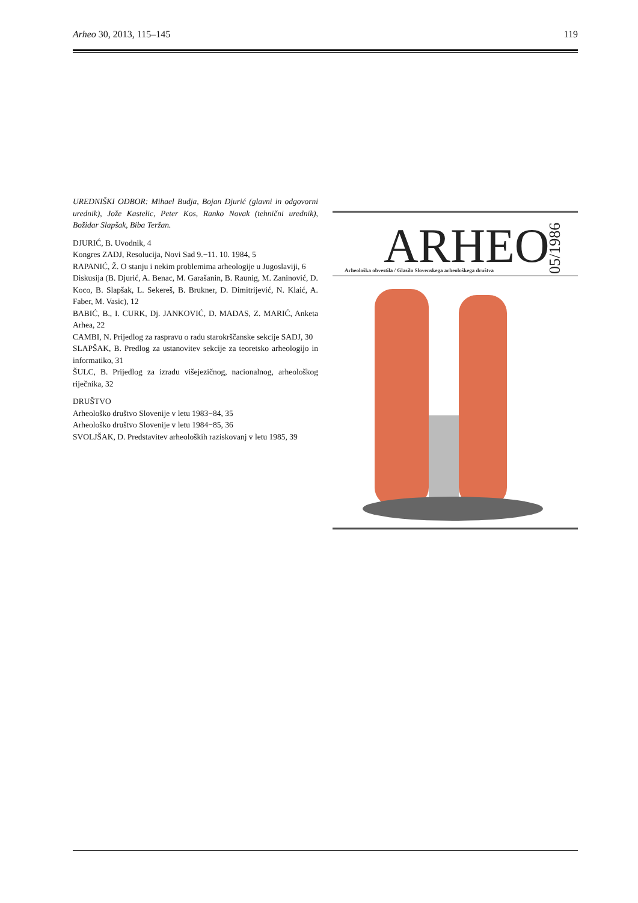Arheo 30, 2013, 115–145 119
UREDNIŠKI ODBOR: Mihael Budja, Bojan Djurić (glavni in odgovorni urednik), Jože Kastelic, Peter Kos, Ranko Novak (tehnični urednik), Božidar Slapšak, Biba Teržan.
DJURIĆ, B. Uvodnik, 4
Kongres ZADJ, Resolucija, Novi Sad 9.−11. 10. 1984, 5
RAPANIĆ, Ž. O stanju i nekim problemima arheologije u Jugoslaviji, 6
Diskusija (B. Djurić, A. Benac, M. Garašanin, B. Raunig, M. Zaninović, D. Koco, B. Slapšak, L. Sekereš, B. Brukner, D. Dimitrijević, N. Klaić, A. Faber, M. Vasic), 12
BABIĆ, B., I. CURK, Dj. JANKOVIĆ, D. MADAS, Z. MARIĆ, Anketa Arhea, 22
CAMBI, N. Prijedlog za raspravu o radu starokrščanske sekcije SADJ, 30
SLAPŠAK, B. Predlog za ustanovitev sekcije za teoretsko arheologijo in informatiko, 31
ŠULC, B. Prijedlog za izradu višejezičnog, nacionalnog, arheološkog riječnika, 32
DRUŠTVO
Arheološko društvo Slovenije v letu 1983−84, 35
Arheološko društvo Slovenije v letu 1984−85, 36
SVOLJŠAK, D. Predstavitev arheoloških raziskovanj v letu 1985, 39
ARHEO
05/1986
Arheološka obvestila / Glasilo Slovenskega arheološkega društva